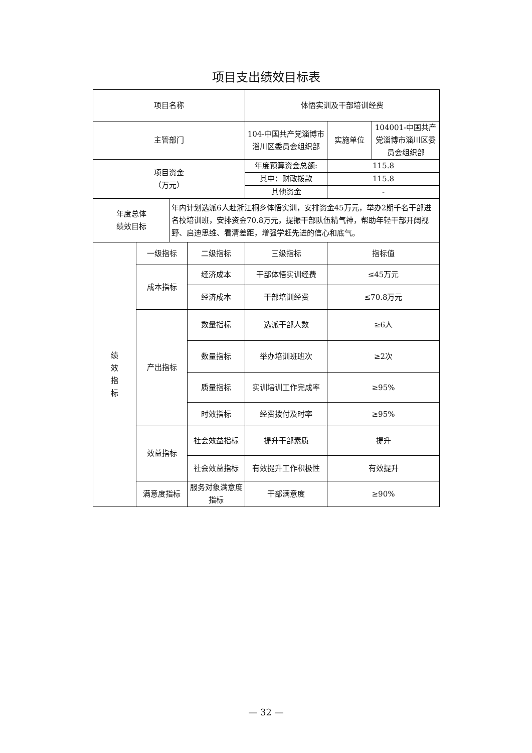项目支出绩效目标表
| 项目名称 | | | | 体悟实训及干部培训经费 | | |
| 主管部门 | | | | 104-中国共产党淄博市淄川区委员会组织部 | 实施单位 | 104001-中国共产党淄博市淄川区委员会组织部 |
| 项目资金 （万元） | | | | 年度预算资金总额: | 115.8 | |
| | | | | 其中：财政拨款 | 115.8 | |
| | | | | 其他资金 | - | |
| 年度总体 绩效目标 | | 年内计划选派6人赴浙江桐乡体悟实训，安排资金45万元，举办2期千名干部进名校培训班，安排资金70.8万元，提振干部队伍精气神，帮助年轻干部开阔视野、启迪思维、看清差距，增强学赶先进的信心和底气。 | | | | |
| 绩 效 指 标 | 一级指标 | | 二级指标 | 三级指标 | 指标值 | |
| | 成本指标 | | 经济成本 | 干部体悟实训经费 | ≤45万元 | |
| | | | 经济成本 | 干部培训经费 | ≤70.8万元 | |
| | 产出指标 | | 数量指标 | 选派干部人数 | ≥6人 | |
| | | | 数量指标 | 举办培训班班次 | ≥2次 | |
| | | | 质量指标 | 实训培训工作完成率 | ≥95% | |
| | | | 时效指标 | 经费拨付及时率 | ≥95% | |
| | 效益指标 | | 社会效益指标 | 提升干部素质 | 提升 | |
| | | | 社会效益指标 | 有效提升工作积极性 | 有效提升 | |
| | 满意度指标 | | 服务对象满意度指标 | 干部满意度 | ≥90% | |
— 32 —